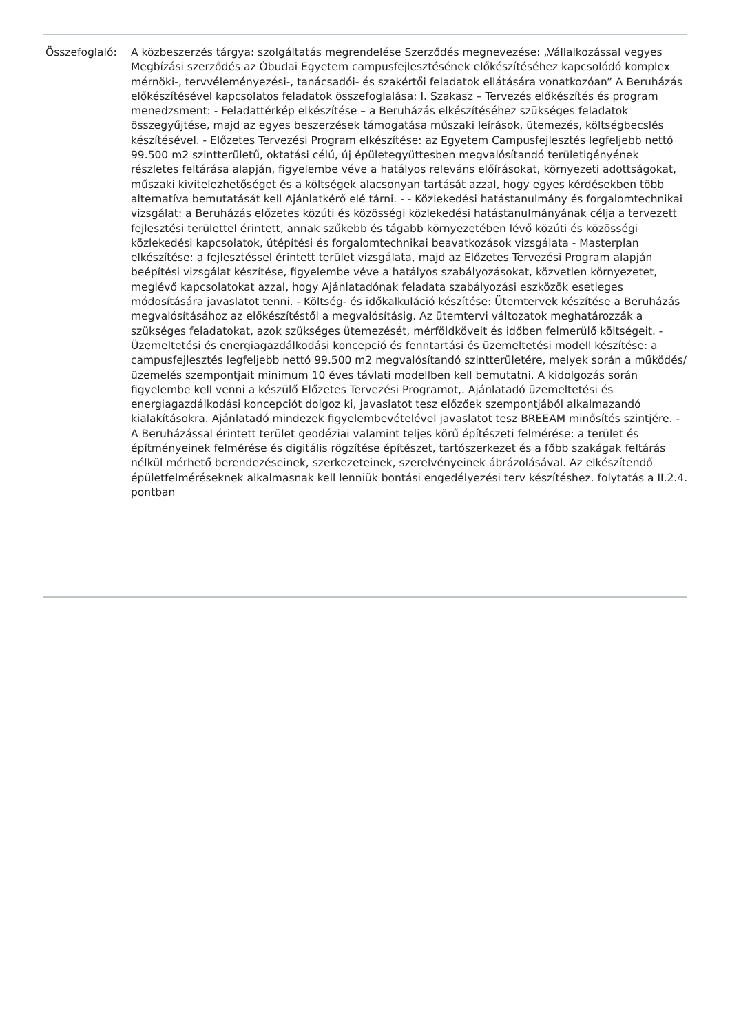Összefoglaló: A közbeszerzés tárgya: szolgáltatás megrendelése Szerződés megnevezése: „Vállalkozással vegyes Megbízási szerződés az Óbudai Egyetem campusfejlesztésének előkészítéséhez kapcsolódó komplex mérnöki-, tervvéleményezési-, tanácsadói- és szakértői feladatok ellátására vonatkozóan” A Beruházás előkészítésével kapcsolatos feladatok összefoglalása: I. Szakasz – Tervezés előkészítés és program menedzsment: - Feladattérkép elkészítése – a Beruházás elkészítéséhez szükséges feladatok összegyűjtése, majd az egyes beszerzések támogatása műszaki leírások, ütemezés, költségbecslés készítésével. - Előzetes Tervezési Program elkészítése: az Egyetem Campusfejlesztés legfeljebb nettó 99.500 m2 szintterületű, oktatási célú, új épületegyüttesben megvalósítandó területigényének részletes feltárása alapján, figyelembe véve a hatályos releváns előírásokat, környezeti adottságokat, műszaki kivitelezhetőséget és a költségek alacsonyan tartását azzal, hogy egyes kérdésekben több alternatíva bemutatását kell Ajánlatkérő elé tárni. - - Közlekedési hatástanulmány és forgalomtechnikai vizsgálat: a Beruházás előzetes közúti és közösségi közlekedési hatástanulmányának célja a tervezett fejlesztési területtel érintett, annak szűkebb és tágabb környezetében lévő közúti és közösségi közlekedési kapcsolatok, útépítési és forgalomtechnikai beavatkozások vizsgálata - Masterplan elkészítése: a fejlesztéssel érintett terület vizsgálata, majd az Előzetes Tervezési Program alapján beépítési vizsgálat készítése, figyelembe véve a hatályos szabályozásokat, közvetlen környezetet, meglévő kapcsolatokat azzal, hogy Ajánlatadónak feladata szabályozási eszközök esetleges módosítására javaslatot tenni. - Költség- és időkalkuláció készítése: Ütemtervek készítése a Beruházás megvalósításához az előkészítéstől a megvalósításig. Az ütemtervi változatok meghatározzák a szükséges feladatokat, azok szükséges ütemezését, mérföldköveit és időben felmerülő költségeit. - Üzemeltetési és energiagazdálkodási koncepció és fenntartási és üzemeltetési modell készítése: a campusfejlesztés legfeljebb nettó 99.500 m2 megvalósítandó szintterületére, melyek során a működés/üzemelés szempontjait minimum 10 éves távlati modellben kell bemutatni. A kidolgozás során figyelembe kell venni a készülő Előzetes Tervezési Programot,. Ajánlatadó üzemeltetési és energiagazdálkodási koncepciót dolgoz ki, javaslatot tesz előzőek szempontjából alkalmazandó kialakításokra. Ajánlatadó mindezek figyelembevételével javaslatot tesz BREEAM minősítés szintjére. - A Beruházással érintett terület geodéziai valamint teljes körű építészeti felmérése: a terület és építményeinek felmérése és digitális rögzítése építészet, tartószerkezet és a főbb szakágak feltárás nélkül mérhető berendezéseinek, szerkezeteinek, szerelvényeinek ábrázolásával. Az elkészítendő épületfelméréseknek alkalmasnak kell lenniük bontási engedélyezési terv készítéshez. folytatás a II.2.4. pontban